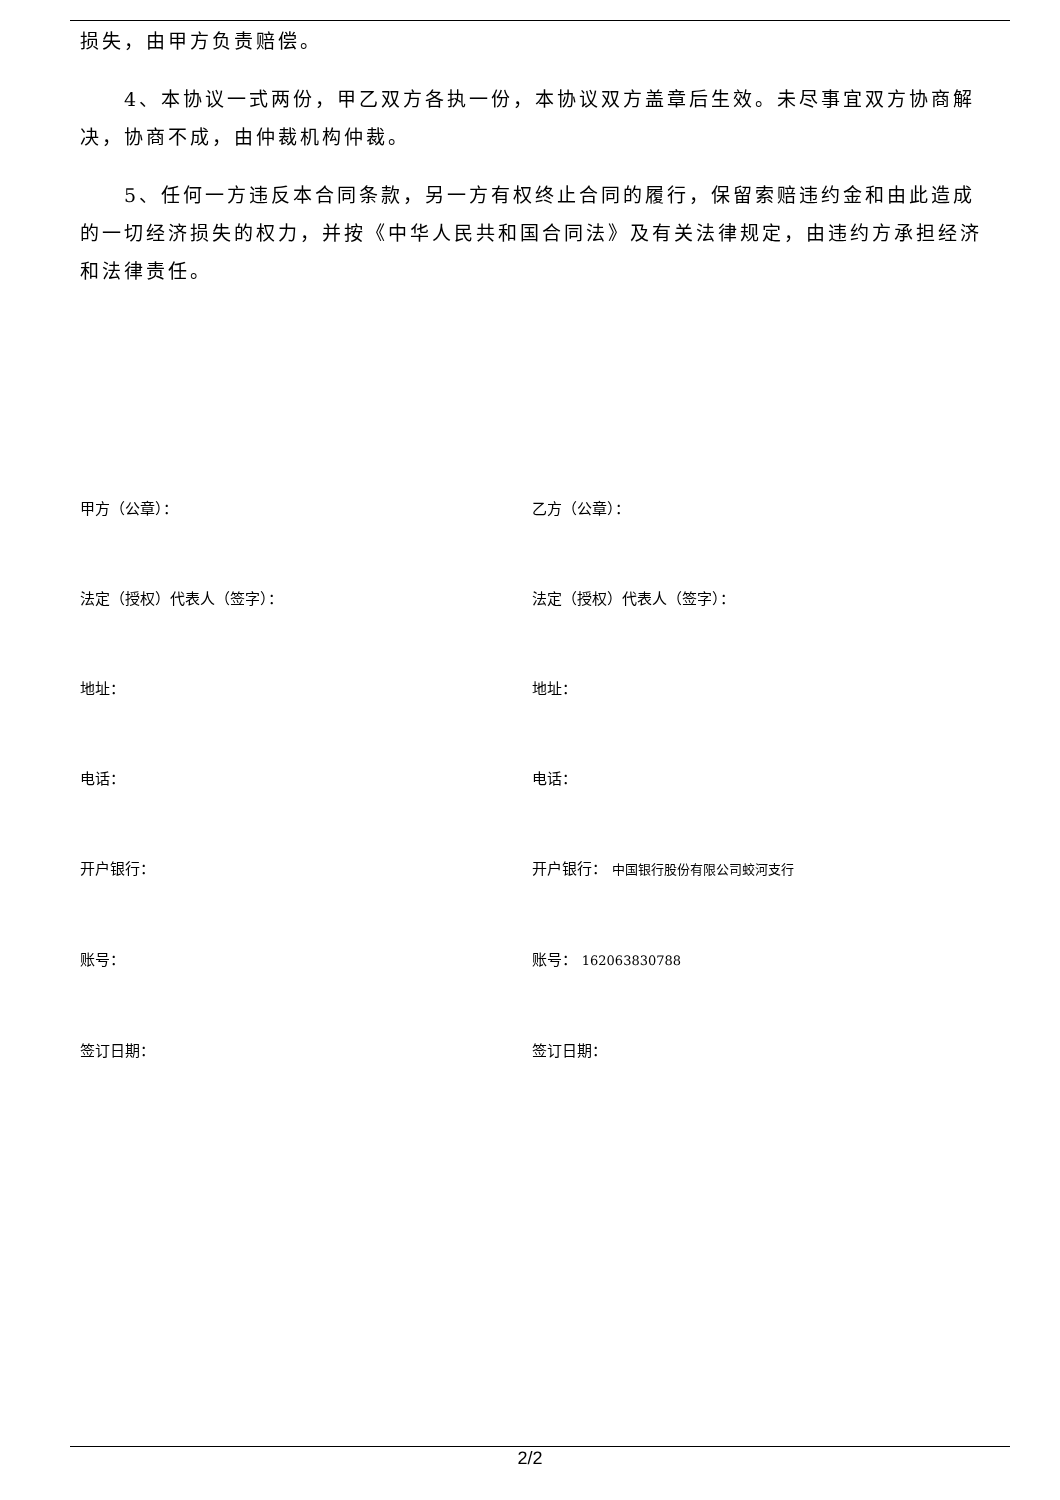损失，由甲方负责赔偿。
4、本协议一式两份，甲乙双方各执一份，本协议双方盖章后生效。未尽事宜双方协商解决，协商不成，由仲裁机构仲裁。
5、任何一方违反本合同条款，另一方有权终止合同的履行，保留索赔违约金和由此造成的一切经济损失的权力，并按《中华人民共和国合同法》及有关法律规定，由违约方承担经济和法律责任。
甲方（公章）：
乙方（公章）：
法定（授权）代表人（签字）：
法定（授权）代表人（签字）：
地址：
地址：
电话：
电话：
开户银行：
开户银行： 中国银行股份有限公司蛟河支行
账号：
账号： 162063830788
签订日期：
签订日期：
2/2